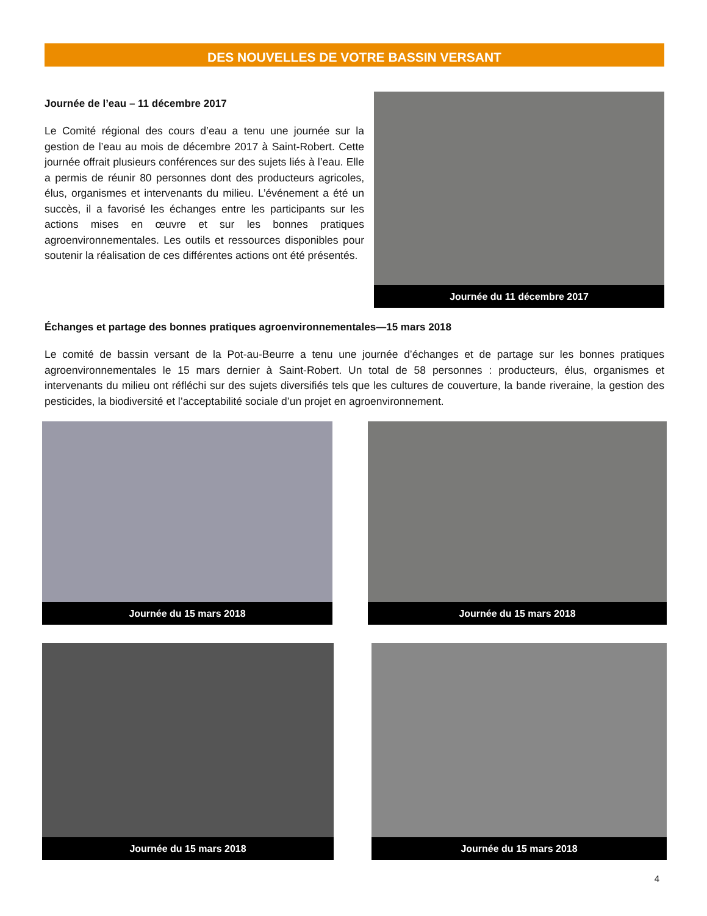DES NOUVELLES DE VOTRE BASSIN VERSANT
Journée de l’eau – 11 décembre 2017
Le Comité régional des cours d’eau a tenu une journée sur la gestion de l’eau au mois de décembre 2017 à Saint-Robert. Cette journée offrait plusieurs conférences sur des sujets liés à l’eau. Elle a permis de réunir 80 personnes dont des producteurs agricoles, élus, organismes et intervenants du milieu. L’événement a été un succès, il a favorisé les échanges entre les participants sur les actions mises en œuvre et sur les bonnes pratiques agroenvironnementales. Les outils et ressources disponibles pour soutenir la réalisation de ces différentes actions ont été présentés.
Journée du 11 décembre 2017
Échanges et partage des bonnes pratiques agroenvironnementales—15 mars 2018
Le comité de bassin versant de la Pot-au-Beurre a tenu une journée d’échanges et de partage sur les bonnes pratiques agroenvironnementales le 15 mars dernier à Saint-Robert. Un total de 58 personnes : producteurs, élus, organismes et intervenants du milieu ont réfléchi sur des sujets diversifiés tels que les cultures de couverture, la bande riveraine, la gestion des pesticides, la biodiversité et l’acceptabilité sociale d’un projet en agroenvironnement.
Journée du 15 mars 2018 Journée du 15 mars 2018
Journée du 15 mars 2018 Journée du 15 mars 2018
4